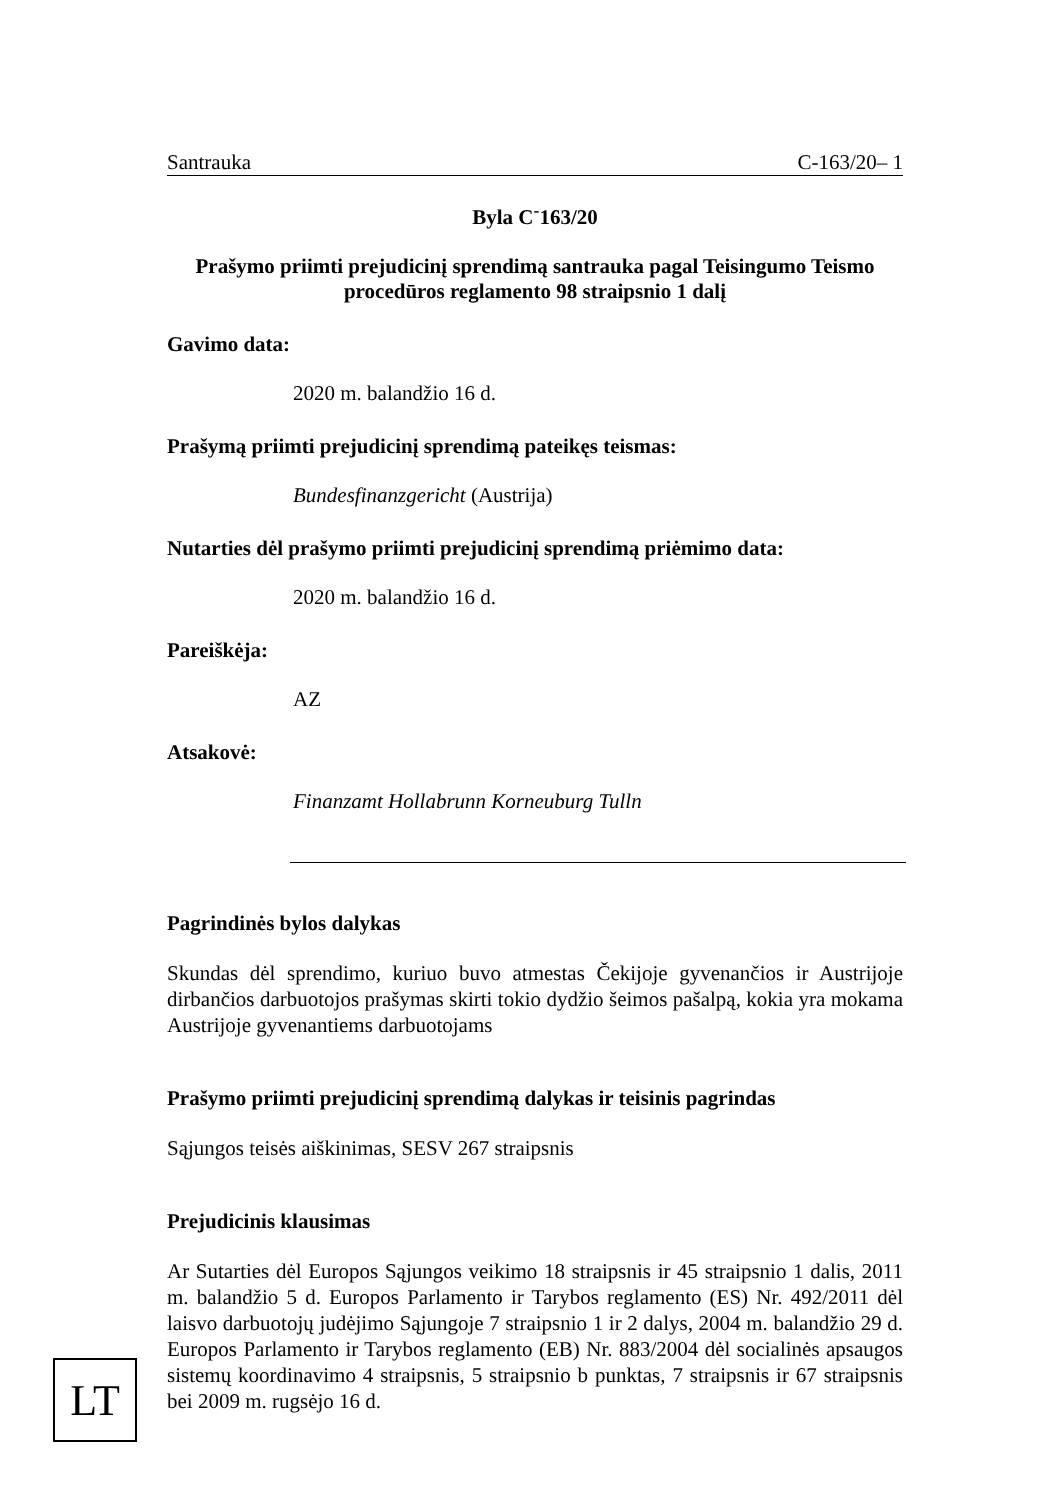Santrauka C-163/20– 1
Byla C<sup>-</sup>163/20
Prašymo priimti prejudicinį sprendimą santrauka pagal Teisingumo Teismo procedūros reglamento 98 straipsnio 1 dalį
Gavimo data:
2020 m. balandžio 16 d.
Prašymą priimti prejudicinį sprendimą pateikęs teismas:
Bundesfinanzgericht (Austrija)
Nutarties dėl prašymo priimti prejudicinį sprendimą priėmimo data:
2020 m. balandžio 16 d.
Pareiškėja:
AZ
Atsakovė:
Finanzamt Hollabrunn Korneuburg Tulln
Pagrindinės bylos dalykas
Skundas dėl sprendimo, kuriuo buvo atmestas Čekijoje gyvenančios ir Austrijoje dirbančios darbuotojos prašymas skirti tokio dydžio šeimos pašalpą, kokia yra mokama Austrijoje gyvenantiems darbuotojams
Prašymo priimti prejudicinį sprendimą dalykas ir teisinis pagrindas
Sąjungos teisės aiškinimas, SESV 267 straipsnis
Prejudicinis klausimas
Ar Sutarties dėl Europos Sąjungos veikimo 18 straipsnis ir 45 straipsnio 1 dalis, 2011 m. balandžio 5 d. Europos Parlamento ir Tarybos reglamento (ES) Nr. 492/2011 dėl laisvo darbuotojų judėjimo Sąjungoje 7 straipsnio 1 ir 2 dalys, 2004 m. balandžio 29 d. Europos Parlamento ir Tarybos reglamento (EB) Nr. 883/2004 dėl socialinės apsaugos sistemų koordinavimo 4 straipsnis, 5 straipsnio b punktas, 7 straipsnis ir 67 straipsnis bei 2009 m. rugsėjo 16 d.
LT